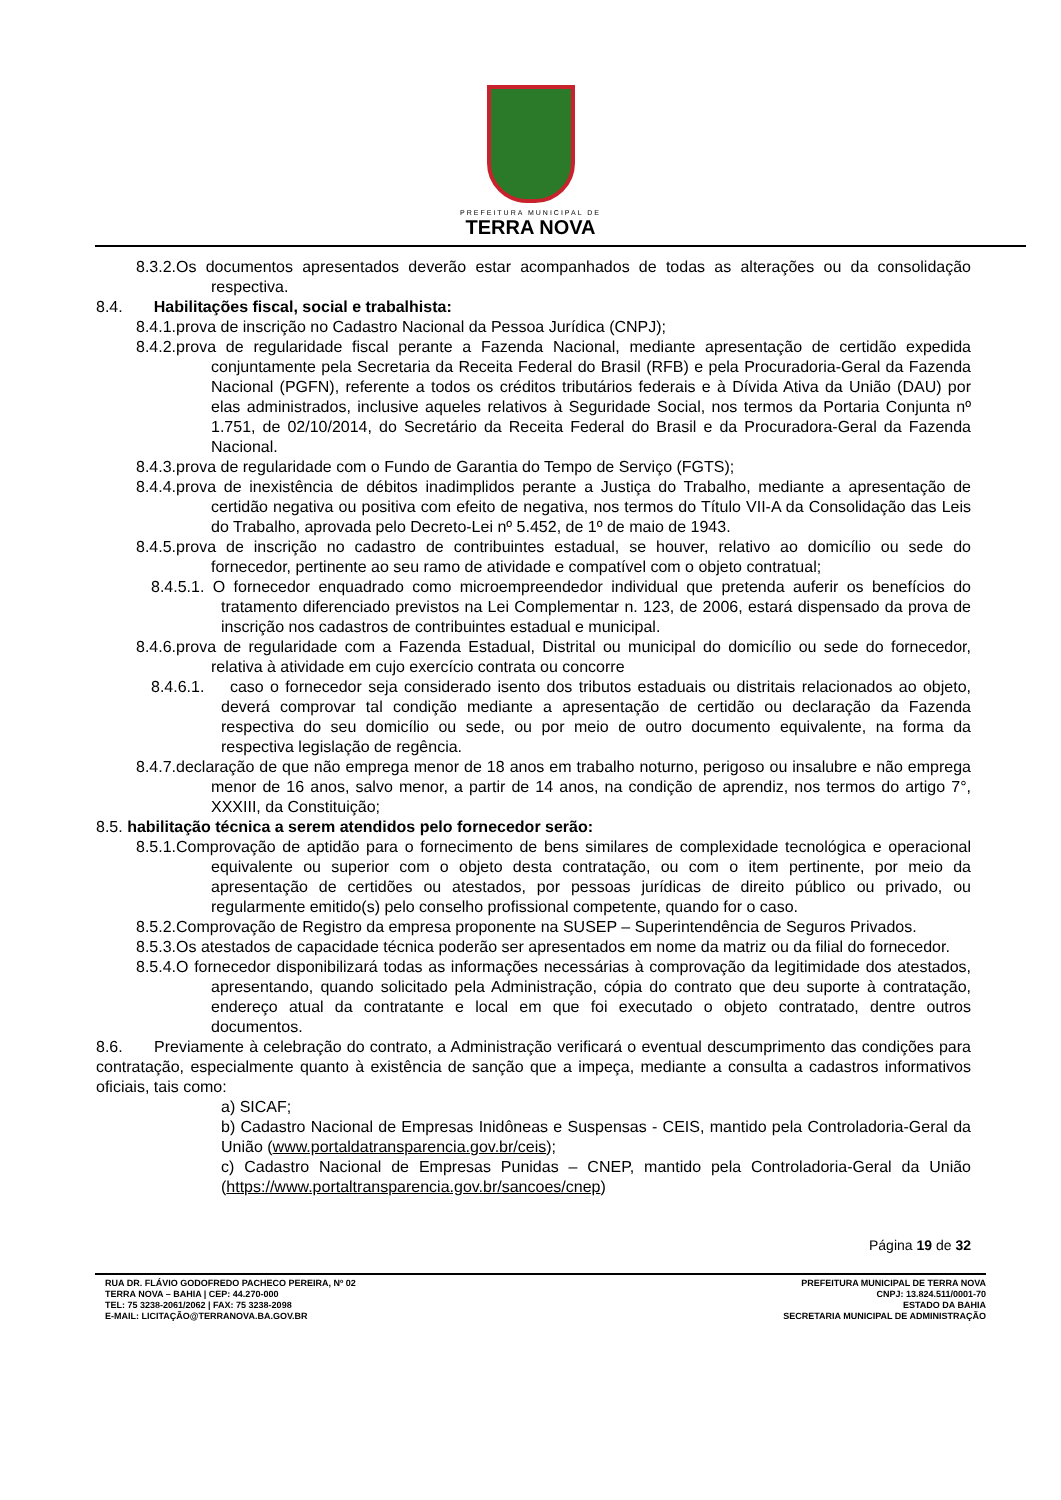PREFEITURA MUNICIPAL DE
TERRA NOVA
8.3.2.Os documentos apresentados deverão estar acompanhados de todas as alterações ou da consolidação respectiva.
8.4. Habilitações fiscal, social e trabalhista:
8.4.1.prova de inscrição no Cadastro Nacional da Pessoa Jurídica (CNPJ);
8.4.2.prova de regularidade fiscal perante a Fazenda Nacional, mediante apresentação de certidão expedida conjuntamente pela Secretaria da Receita Federal do Brasil (RFB) e pela Procuradoria-Geral da Fazenda Nacional (PGFN), referente a todos os créditos tributários federais e à Dívida Ativa da União (DAU) por elas administrados, inclusive aqueles relativos à Seguridade Social, nos termos da Portaria Conjunta nº 1.751, de 02/10/2014, do Secretário da Receita Federal do Brasil e da Procuradora-Geral da Fazenda Nacional.
8.4.3.prova de regularidade com o Fundo de Garantia do Tempo de Serviço (FGTS);
8.4.4.prova de inexistência de débitos inadimplidos perante a Justiça do Trabalho, mediante a apresentação de certidão negativa ou positiva com efeito de negativa, nos termos do Título VII-A da Consolidação das Leis do Trabalho, aprovada pelo Decreto-Lei nº 5.452, de 1º de maio de 1943.
8.4.5.prova de inscrição no cadastro de contribuintes estadual, se houver, relativo ao domicílio ou sede do fornecedor, pertinente ao seu ramo de atividade e compatível com o objeto contratual;
8.4.5.1. O fornecedor enquadrado como microempreendedor individual que pretenda auferir os benefícios do tratamento diferenciado previstos na Lei Complementar n. 123, de 2006, estará dispensado da prova de inscrição nos cadastros de contribuintes estadual e municipal.
8.4.6.prova de regularidade com a Fazenda Estadual, Distrital ou municipal do domicílio ou sede do fornecedor, relativa à atividade em cujo exercício contrata ou concorre
8.4.6.1. caso o fornecedor seja considerado isento dos tributos estaduais ou distritais relacionados ao objeto, deverá comprovar tal condição mediante a apresentação de certidão ou declaração da Fazenda respectiva do seu domicílio ou sede, ou por meio de outro documento equivalente, na forma da respectiva legislação de regência.
8.4.7.declaração de que não emprega menor de 18 anos em trabalho noturno, perigoso ou insalubre e não emprega menor de 16 anos, salvo menor, a partir de 14 anos, na condição de aprendiz, nos termos do artigo 7°, XXXIII, da Constituição;
8.5. habilitação técnica a serem atendidos pelo fornecedor serão:
8.5.1.Comprovação de aptidão para o fornecimento de bens similares de complexidade tecnológica e operacional equivalente ou superior com o objeto desta contratação, ou com o item pertinente, por meio da apresentação de certidões ou atestados, por pessoas jurídicas de direito público ou privado, ou regularmente emitido(s) pelo conselho profissional competente, quando for o caso.
8.5.2.Comprovação de Registro da empresa proponente na SUSEP – Superintendência de Seguros Privados.
8.5.3.Os atestados de capacidade técnica poderão ser apresentados em nome da matriz ou da filial do fornecedor.
8.5.4.O fornecedor disponibilizará todas as informações necessárias à comprovação da legitimidade dos atestados, apresentando, quando solicitado pela Administração, cópia do contrato que deu suporte à contratação, endereço atual da contratante e local em que foi executado o objeto contratado, dentre outros documentos.
8.6. Previamente à celebração do contrato, a Administração verificará o eventual descumprimento das condições para contratação, especialmente quanto à existência de sanção que a impeça, mediante a consulta a cadastros informativos oficiais, tais como:
a) SICAF;
b) Cadastro Nacional de Empresas Inidôneas e Suspensas - CEIS, mantido pela Controladoria-Geral da União (www.portaldatransparencia.gov.br/ceis);
c) Cadastro Nacional de Empresas Punidas – CNEP, mantido pela Controladoria-Geral da União (https://www.portaltransparencia.gov.br/sancoes/cnep)
Página 19 de 32
RUA DR. FLÁVIO GODOFREDO PACHECO PEREIRA, Nº 02
TERRA NOVA – BAHIA | CEP: 44.270-000
TEL: 75 3238-2061/2062 | FAX: 75 3238-2098
E-MAIL: LICITAÇÃO@TERRANOVA.BA.GOV.BR
PREFEITURA MUNICIPAL DE TERRA NOVA
CNPJ: 13.824.511/0001-70
ESTADO DA BAHIA
SECRETARIA MUNICIPAL DE ADMINISTRAÇÃO